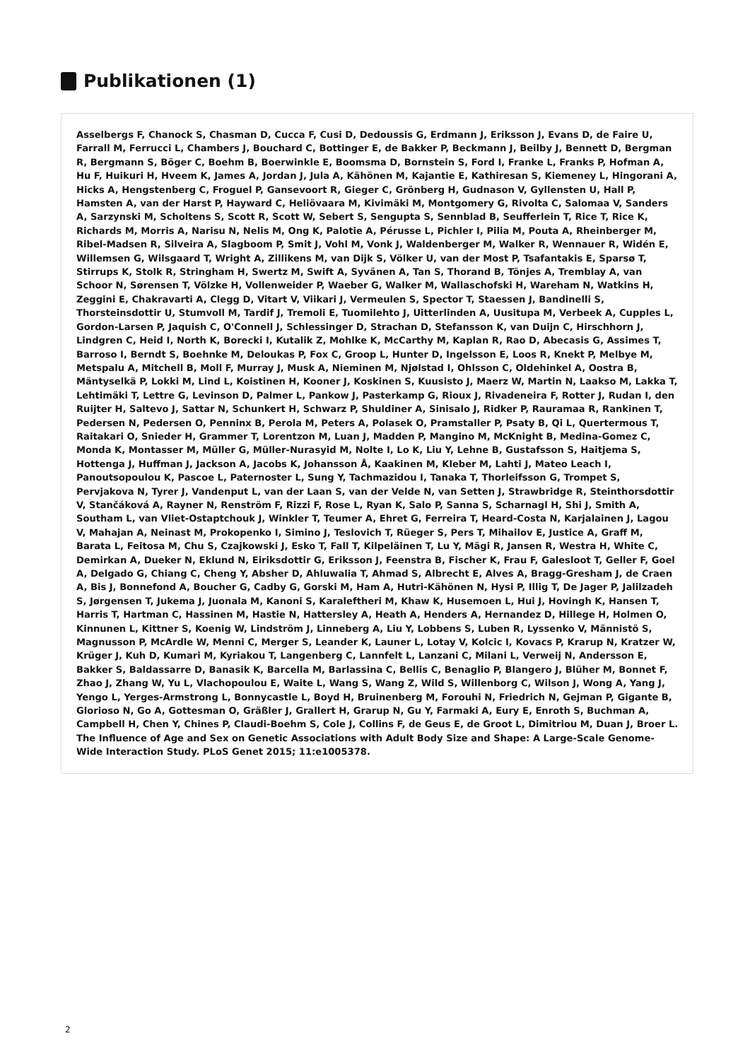Publikationen (1)
Asselbergs F, Chanock S, Chasman D, Cucca F, Cusi D, Dedoussis G, Erdmann J, Eriksson J, Evans D, de Faire U, Farrall M, Ferrucci L, Chambers J, Bouchard C, Bottinger E, de Bakker P, Beckmann J, Beilby J, Bennett D, Bergman R, Bergmann S, Böger C, Boehm B, Boerwinkle E, Boomsma D, Bornstein S, Ford I, Franke L, Franks P, Hofman A, Hu F, Huikuri H, Hveem K, James A, Jordan J, Jula A, Kähönen M, Kajantie E, Kathiresan S, Kiemeney L, Hingorani A, Hicks A, Hengstenberg C, Froguel P, Gansevoort R, Gieger C, Grönberg H, Gudnason V, Gyllensten U, Hall P, Hamsten A, van der Harst P, Hayward C, Heliövaara M, Kivimäki M, Montgomery G, Rivolta C, Salomaa V, Sanders A, Sarzynski M, Scholtens S, Scott R, Scott W, Sebert S, Sengupta S, Sennblad B, Seufferlein T, Rice T, Rice K, Richards M, Morris A, Narisu N, Nelis M, Ong K, Palotie A, Pérusse L, Pichler I, Pilia M, Pouta A, Rheinberger M, Ribel-Madsen R, Silveira A, Slagboom P, Smit J, Vohl M, Vonk J, Waldenberger M, Walker R, Wennauer R, Widén E, Willemsen G, Wilsgaard T, Wright A, Zillikens M, van Dijk S, Völker U, van der Most P, Tsafantakis E, Sparsø T, Stirrups K, Stolk R, Stringham H, Swertz M, Swift A, Syvänen A, Tan S, Thorand B, Tönjes A, Tremblay A, van Schoor N, Sørensen T, Völzke H, Vollenweider P, Waeber G, Walker M, Wallaschofski H, Wareham N, Watkins H, Zeggini E, Chakravarti A, Clegg D, Vitart V, Viikari J, Vermeulen S, Spector T, Staessen J, Bandinelli S, Thorsteinsdottir U, Stumvoll M, Tardif J, Tremoli E, Tuomilehto J, Uitterlinden A, Uusitupa M, Verbeek A, Cupples L, Gordon-Larsen P, Jaquish C, O'Connell J, Schlessinger D, Strachan D, Stefansson K, van Duijn C, Hirschhorn J, Lindgren C, Heid I, North K, Borecki I, Kutalik Z, Mohlke K, McCarthy M, Kaplan R, Rao D, Abecasis G, Assimes T, Barroso I, Berndt S, Boehnke M, Deloukas P, Fox C, Groop L, Hunter D, Ingelsson E, Loos R, Knekt P, Melbye M, Metspalu A, Mitchell B, Moll F, Murray J, Musk A, Nieminen M, Njølstad I, Ohlsson C, Oldehinkel A, Oostra B, Mäntyselkä P, Lokki M, Lind L, Koistinen H, Kooner J, Koskinen S, Kuusisto J, Maerz W, Martin N, Laakso M, Lakka T, Lehtimäki T, Lettre G, Levinson D, Palmer L, Pankow J, Pasterkamp G, Rioux J, Rivadeneira F, Rotter J, Rudan I, den Ruijter H, Saltevo J, Sattar N, Schunkert H, Schwarz P, Shuldiner A, Sinisalo J, Ridker P, Rauramaa R, Rankinen T, Pedersen N, Pedersen O, Penninx B, Perola M, Peters A, Polasek O, Pramstaller P, Psaty B, Qi L, Quertermous T, Raitakari O, Snieder H, Grammer T, Lorentzon M, Luan J, Madden P, Mangino M, McKnight B, Medina-Gomez C, Monda K, Montasser M, Müller G, Müller-Nurasyid M, Nolte I, Lo K, Liu Y, Lehne B, Gustafsson S, Haitjema S, Hottenga J, Huffman J, Jackson A, Jacobs K, Johansson Å, Kaakinen M, Kleber M, Lahti J, Mateo Leach I, Panoutsopoulou K, Pascoe L, Paternoster L, Sung Y, Tachmazidou I, Tanaka T, Thorleifsson G, Trompet S, Pervjakova N, Tyrer J, Vandenput L, van der Laan S, van der Velde N, van Setten J, Strawbridge R, Steinthorsdottir V, Stančáková A, Rayner N, Renström F, Rizzi F, Rose L, Ryan K, Salo P, Sanna S, Scharnagl H, Shi J, Smith A, Southam L, van Vliet-Ostaptchouk J, Winkler T, Teumer A, Ehret G, Ferreira T, Heard-Costa N, Karjalainen J, Lagou V, Mahajan A, Neinast M, Prokopenko I, Simino J, Teslovich T, Rüeger S, Pers T, Mihailov E, Justice A, Graff M, Barata L, Feitosa M, Chu S, Czajkowski J, Esko T, Fall T, Kilpeläinen T, Lu Y, Mägi R, Jansen R, Westra H, White C, Demirkan A, Dueker N, Eklund N, Eiriksdottir G, Eriksson J, Feenstra B, Fischer K, Frau F, Galesloot T, Geller F, Goel A, Delgado G, Chiang C, Cheng Y, Absher D, Ahluwalia T, Ahmad S, Albrecht E, Alves A, Bragg-Gresham J, de Craen A, Bis J, Bonnefond A, Boucher G, Cadby G, Gorski M, Ham A, Hutri-Kähönen N, Hysi P, Illig T, De Jager P, Jalilzadeh S, Jørgensen T, Jukema J, Juonala M, Kanoni S, Karaleftheri M, Khaw K, Husemoen L, Hui J, Hovingh K, Hansen T, Harris T, Hartman C, Hassinen M, Hastie N, Hattersley A, Heath A, Henders A, Hernandez D, Hillege H, Holmen O, Kinnunen L, Kittner S, Koenig W, Lindström J, Linneberg A, Liu Y, Lobbens S, Luben R, Lyssenko V, Männistö S, Magnusson P, McArdle W, Menni C, Merger S, Leander K, Launer L, Lotay V, Kolcic I, Kovacs P, Krarup N, Kratzer W, Krüger J, Kuh D, Kumari M, Kyriakou T, Langenberg C, Lannfelt L, Lanzani C, Milani L, Verweij N, Andersson E, Bakker S, Baldassarre D, Banasik K, Barcella M, Barlassina C, Bellis C, Benaglio P, Blangero J, Blüher M, Bonnet F, Zhao J, Zhang W, Yu L, Vlachopoulou E, Waite L, Wang S, Wang Z, Wild S, Willenborg C, Wilson J, Wong A, Yang J, Yengo L, Yerges-Armstrong L, Bonnycastle L, Boyd H, Bruinenberg M, Forouhi N, Friedrich N, Gejman P, Gigante B, Glorioso N, Go A, Gottesman O, Gräßler J, Grallert H, Grarup N, Gu Y, Farmaki A, Eury E, Enroth S, Buchman A, Campbell H, Chen Y, Chines P, Claudi-Boehm S, Cole J, Collins F, de Geus E, de Groot L, Dimitriou M, Duan J, Broer L. The Influence of Age and Sex on Genetic Associations with Adult Body Size and Shape: A Large-Scale Genome-Wide Interaction Study. PLoS Genet 2015; 11:e1005378.
2